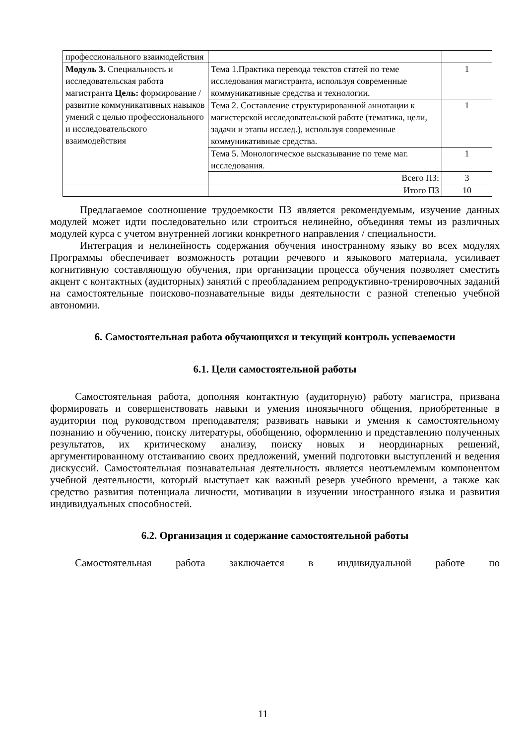| профессионального взаимодействия | | |
| Модуль 3. Специальность и исследовательская работа магистранта Цель: формирование /развитие коммуникативных навыков умений с целью профессионального и исследовательского взаимодействия | Тема 1.Практика перевода текстов статей по теме исследования магистранта, используя современные коммуникативные средства и технологии. | 1 |
| | Тема 2. Составление структурированной аннотации к магистерской исследовательской работе (тематика, цели, задачи и этапы исслед.), используя современные коммуникативные средства. | 1 |
| | Тема 5. Монологическое высказывание по теме маг. исследования. | 1 |
| | Всего ПЗ: | 3 |
| | Итого ПЗ | 10 |
Предлагаемое соотношение трудоемкости ПЗ является рекомендуемым, изучение данных модулей может идти последовательно или строиться нелинейно, объединяя темы из различных модулей курса с учетом внутренней логики конкретного направления / специальности.
Интеграция и нелинейность содержания обучения иностранному языку во всех модулях Программы обеспечивает возможность ротации речевого и языкового материала, усиливает когнитивную составляющую обучения, при организации процесса обучения позволяет сместить акцент с контактных (аудиторных) занятий с преобладанием репродуктивно-тренировочных заданий на самостоятельные поисково-познавательные виды деятельности с разной степенью учебной автономии.
6. Самостоятельная работа обучающихся и текущий контроль успеваемости
6.1. Цели самостоятельной работы
Самостоятельная работа, дополняя контактную (аудиторную) работу магистра, призвана формировать и совершенствовать навыки и умения иноязычного общения, приобретенные в аудитории под руководством преподавателя; развивать навыки и умения к самостоятельному познанию и обучению, поиску литературы, обобщению, оформлению и представлению полученных результатов, их критическому анализу, поиску новых и неординарных решений, аргументированному отстаиванию своих предложений, умений подготовки выступлений и ведения дискуссий. Самостоятельная познавательная деятельность является неотъемлемым компонентом учебной деятельности, который выступает как важный резерв учебного времени, а также как средство развития потенциала личности, мотивации в изучении иностранного языка и развития индивидуальных способностей.
6.2. Организация и содержание самостоятельной работы
Самостоятельная работа заключается в индивидуальной работе по
11